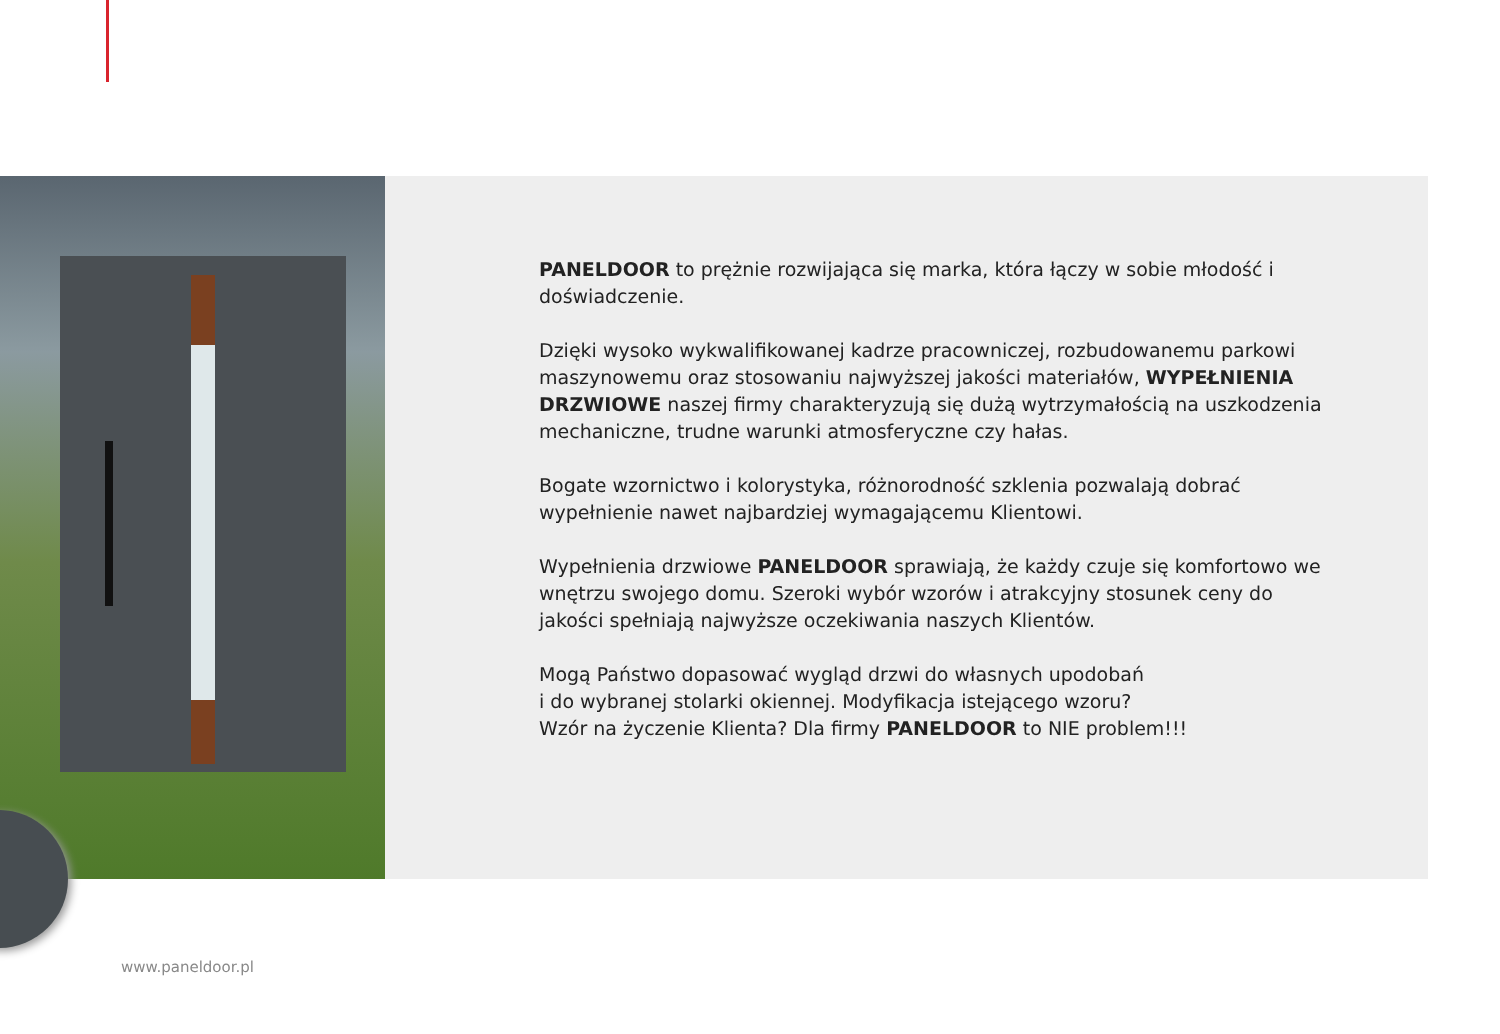PANELDOOR to prężnie rozwijająca się marka, która łączy w sobie młodość i doświadczenie.
Dzięki wysoko wykwalifikowanej kadrze pracowniczej, rozbudowanemu parkowi maszynowemu oraz stosowaniu najwyższej jakości materiałów, WYPEŁNIENIA DRZWIOWE naszej firmy charakteryzują się dużą wytrzymałością na uszkodzenia mechaniczne, trudne warunki atmosferyczne czy hałas.
Bogate wzornictwo i kolorystyka, różnorodność szklenia pozwalają dobrać wypełnienie nawet najbardziej wymagającemu Klientowi.
Wypełnienia drzwiowe PANELDOOR sprawiają, że każdy czuje się komfortowo we wnętrzu swojego domu. Szeroki wybór wzorów i atrakcyjny stosunek ceny do jakości spełniają najwyższe oczekiwania naszych Klientów.
Mogą Państwo dopasować wygląd drzwi do własnych upodobań
i do wybranej stolarki okiennej. Modyfikacja istejącego wzoru?
Wzór na życzenie Klienta? Dla firmy PANELDOOR to NIE problem!!!
www.paneldoor.pl